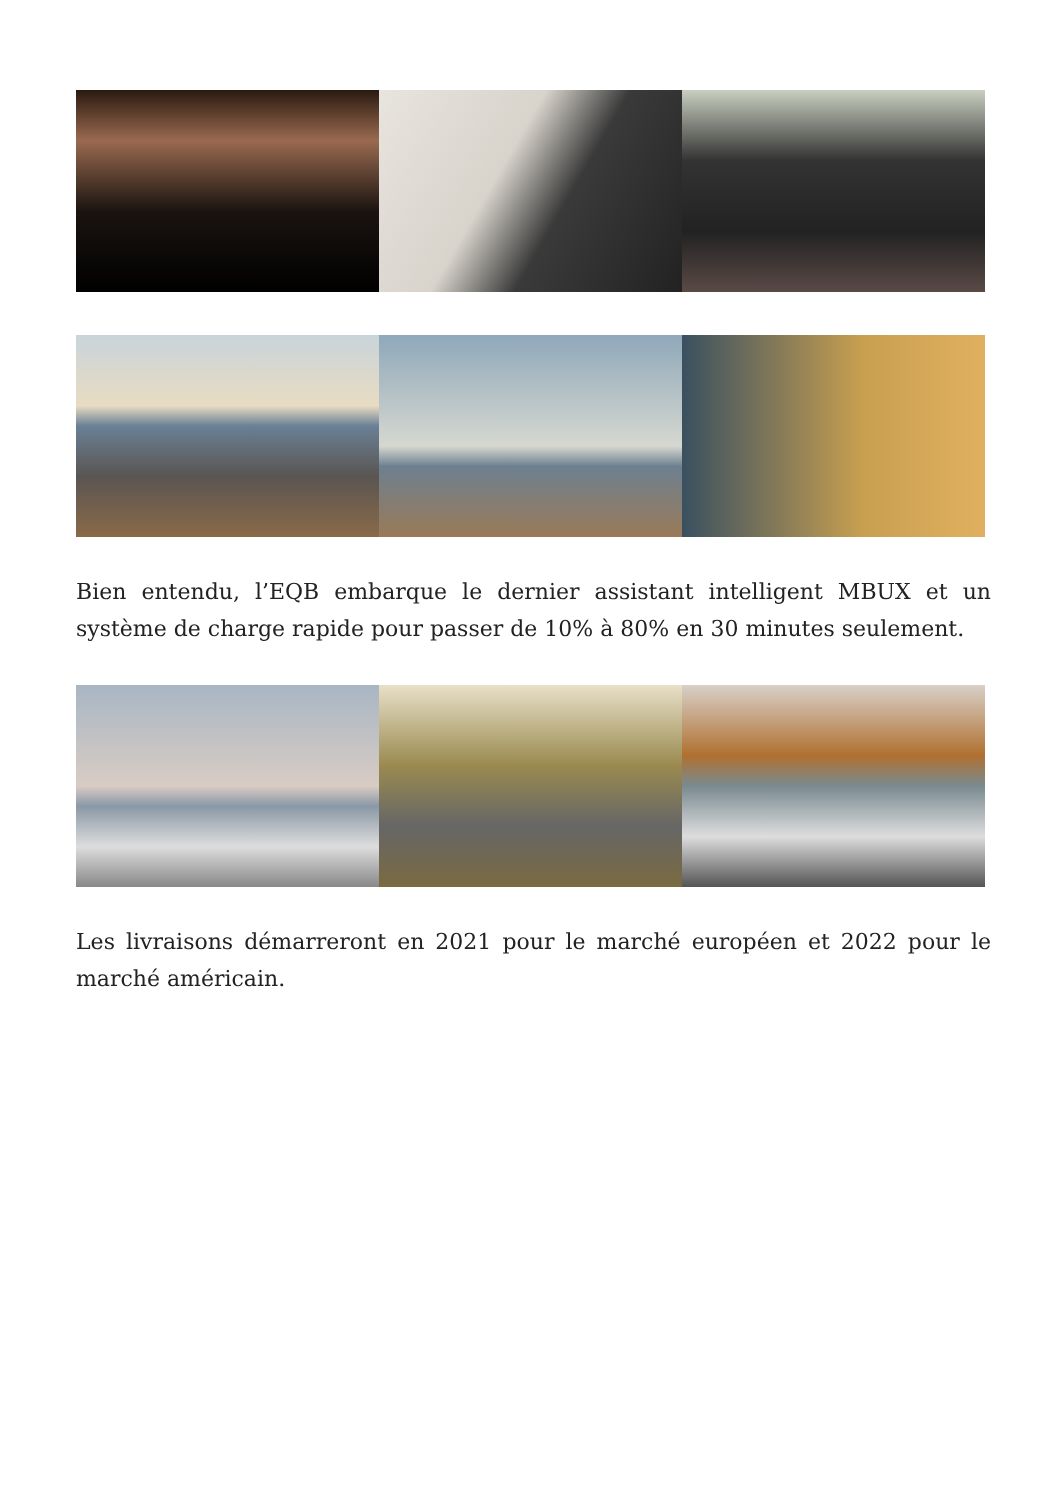Bien entendu, l’EQB embarque le dernier assistant intelligent MBUX et un système de charge rapide pour passer de 10% à 80% en 30 minutes seulement.
Les livraisons démarreront en 2021 pour le marché européen et 2022 pour le marché américain.